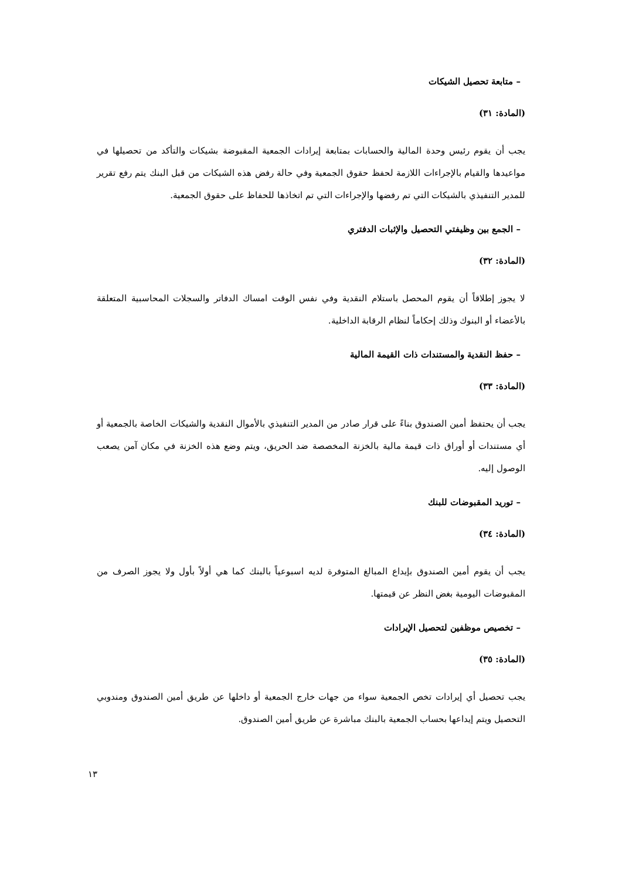– متابعة تحصيل الشيكات
(المادة: ٣١)
يجب أن يقوم رئيس وحدة المالية والحسابات بمتابعة إيرادات الجمعية المقبوضة بشيكات والتأكد من تحصيلها في مواعيدها والقيام بالإجراءات اللازمة لحفظ حقوق الجمعية وفي حالة رفض هذه الشيكات من قبل البنك يتم رفع تقرير للمدير التنفيذي بالشيكات التي تم رفضها والإجراءات التي تم اتخاذها للحفاظ على حقوق الجمعية.
– الجمع بين وظيفتي التحصيل والإثبات الدفتري
(المادة: ٣٢)
لا يجوز إطلاقاً أن يقوم المحصل باستلام النقدية وفي نفس الوقت امساك الدفاتر والسجلات المحاسبية المتعلقة بالأعضاء أو البنوك وذلك إحكاماً لنظام الرقابة الداخلية.
– حفظ النقدية والمستندات ذات القيمة المالية
(المادة: ٣٣)
يجب أن يحتفظ أمين الصندوق بناءً على قرار صادر من المدير التنفيذي بالأموال النقدية والشيكات الخاصة بالجمعية أو أي مستندات أو أوراق ذات قيمة مالية بالخزنة المخصصة ضد الحريق، ويتم وضع هذه الخزنة في مكان آمن يصعب الوصول إليه.
– توريد المقبوضات للبنك
(المادة: ٣٤)
يجب أن يقوم أمين الصندوق بإيداع المبالغ المتوفرة لديه اسبوعياً بالبنك كما هي أولاً بأول ولا يجوز الصرف من المقبوضات اليومية بغض النظر عن قيمتها.
– تخصيص موظفين لتحصيل الإيرادات
(المادة: ٣٥)
يجب تحصيل أي إيرادات تخص الجمعية سواء من جهات خارج الجمعية أو داخلها عن طريق أمين الصندوق ومندوبي التحصيل ويتم إيداعها بحساب الجمعية بالبنك مباشرة عن طريق أمين الصندوق.
١٣